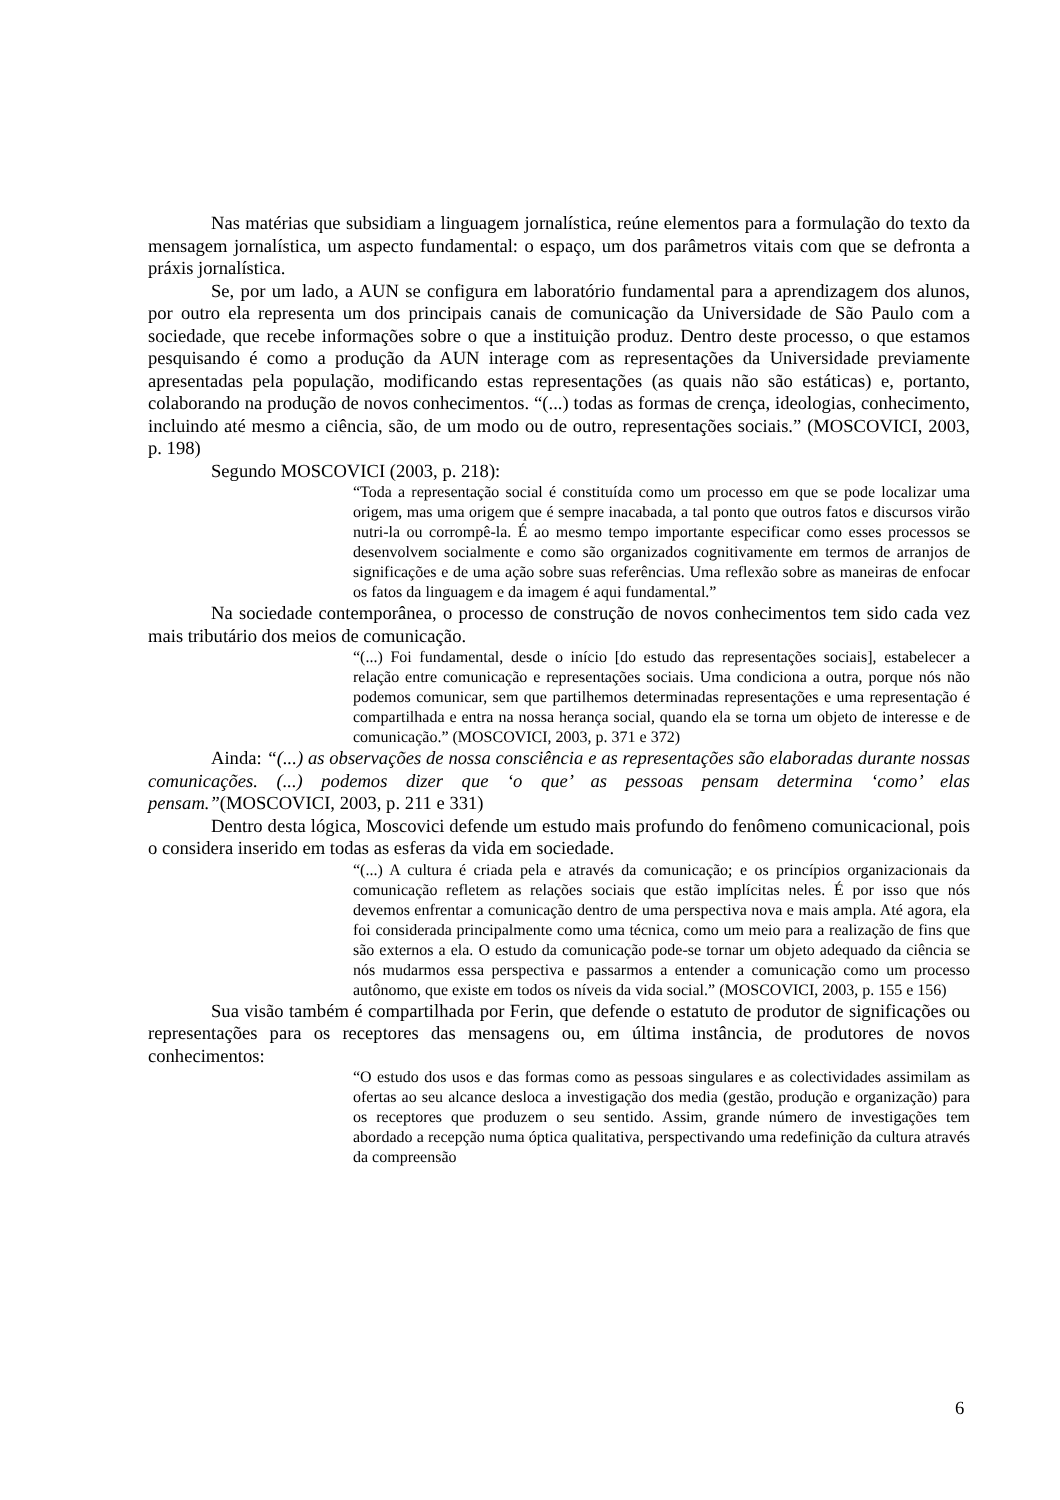Nas matérias que subsidiam a linguagem jornalística, reúne elementos para a formulação do texto da mensagem jornalística, um aspecto fundamental: o espaço, um dos parâmetros vitais com que se defronta a práxis jornalística.
Se, por um lado, a AUN se configura em laboratório fundamental para a aprendizagem dos alunos, por outro ela representa um dos principais canais de comunicação da Universidade de São Paulo com a sociedade, que recebe informações sobre o que a instituição produz. Dentro deste processo, o que estamos pesquisando é como a produção da AUN interage com as representações da Universidade previamente apresentadas pela população, modificando estas representações (as quais não são estáticas) e, portanto, colaborando na produção de novos conhecimentos. “(...) todas as formas de crença, ideologias, conhecimento, incluindo até mesmo a ciência, são, de um modo ou de outro, representações sociais.” (MOSCOVICI, 2003, p. 198)
Segundo MOSCOVICI (2003, p. 218):
“Toda a representação social é constituída como um processo em que se pode localizar uma origem, mas uma origem que é sempre inacabada, a tal ponto que outros fatos e discursos virão nutri-la ou corrompê-la. É ao mesmo tempo importante especificar como esses processos se desenvolvem socialmente e como são organizados cognitivamente em termos de arranjos de significações e de uma ação sobre suas referências. Uma reflexão sobre as maneiras de enfocar os fatos da linguagem e da imagem é aqui fundamental.”
Na sociedade contemporânea, o processo de construção de novos conhecimentos tem sido cada vez mais tributário dos meios de comunicação.
“(...) Foi fundamental, desde o início [do estudo das representações sociais], estabelecer a relação entre comunicação e representações sociais. Uma condiciona a outra, porque nós não podemos comunicar, sem que partilhemos determinadas representações e uma representação é compartilhada e entra na nossa herança social, quando ela se torna um objeto de interesse e de comunicação.” (MOSCOVICI, 2003, p. 371 e 372)
Ainda: “(...) as observações de nossa consciência e as representações são elaboradas durante nossas comunicações. (...) podemos dizer que ‘o que’ as pessoas pensam determina ‘como’ elas pensam.”(MOSCOVICI, 2003, p. 211 e 331)
Dentro desta lógica, Moscovici defende um estudo mais profundo do fenômeno comunicacional, pois o considera inserido em todas as esferas da vida em sociedade.
“(...) A cultura é criada pela e através da comunicação; e os princípios organizacionais da comunicação refletem as relações sociais que estão implícitas neles. É por isso que nós devemos enfrentar a comunicação dentro de uma perspectiva nova e mais ampla. Até agora, ela foi considerada principalmente como uma técnica, como um meio para a realização de fins que são externos a ela. O estudo da comunicação pode-se tornar um objeto adequado da ciência se nós mudarmos essa perspectiva e passarmos a entender a comunicação como um processo autônomo, que existe em todos os níveis da vida social.” (MOSCOVICI, 2003, p. 155 e 156)
Sua visão também é compartilhada por Ferin, que defende o estatuto de produtor de significações ou representações para os receptores das mensagens ou, em última instância, de produtores de novos conhecimentos:
“O estudo dos usos e das formas como as pessoas singulares e as colectividades assimilam as ofertas ao seu alcance desloca a investigação dos media (gestão, produção e organização) para os receptores que produzem o seu sentido. Assim, grande número de investigações tem abordado a recepção numa óptica qualitativa, perspectivando uma redefinição da cultura através da compreensão
6